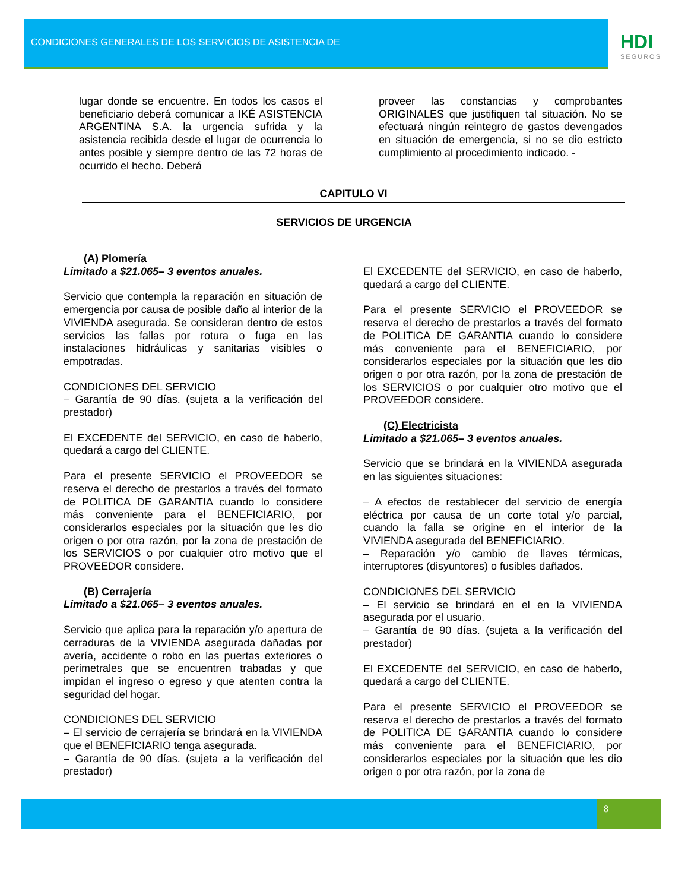CONDICIONES GENERALES DE LOS SERVICIOS DE ASISTENCIA DE
HDI
SEGUROS
lugar donde se encuentre. En todos los casos el beneficiario deberá comunicar a IKÉ ASISTENCIA ARGENTINA S.A. la urgencia sufrida y la asistencia recibida desde el lugar de ocurrencia lo antes posible y siempre dentro de las 72 horas de ocurrido el hecho. Deberá
proveer las constancias y comprobantes ORIGINALES que justifiquen tal situación. No se efectuará ningún reintegro de gastos devengados en situación de emergencia, si no se dio estricto cumplimiento al procedimiento indicado. -
CAPITULO VI
SERVICIOS DE URGENCIA
(A) Plomería
Limitado a $21.065– 3 eventos anuales.
Servicio que contempla la reparación en situación de emergencia por causa de posible daño al interior de la VIVIENDA asegurada. Se consideran dentro de estos servicios las fallas por rotura o fuga en las instalaciones hidráulicas y sanitarias visibles o empotradas.
CONDICIONES DEL SERVICIO
– Garantía de 90 días. (sujeta a la verificación del prestador)
El EXCEDENTE del SERVICIO, en caso de haberlo, quedará a cargo del CLIENTE.
Para el presente SERVICIO el PROVEEDOR se reserva el derecho de prestarlos a través del formato de POLITICA DE GARANTIA cuando lo considere más conveniente para el BENEFICIARIO, por considerarlos especiales por la situación que les dio origen o por otra razón, por la zona de prestación de los SERVICIOS o por cualquier otro motivo que el PROVEEDOR considere.
(B) Cerrajería
Limitado a $21.065– 3 eventos anuales.
Servicio que aplica para la reparación y/o apertura de cerraduras de la VIVIENDA asegurada dañadas por avería, accidente o robo en las puertas exteriores o perimetrales que se encuentren trabadas y que impidan el ingreso o egreso y que atenten contra la seguridad del hogar.
CONDICIONES DEL SERVICIO
– El servicio de cerrajería se brindará en la VIVIENDA que el BENEFICIARIO tenga asegurada.
– Garantía de 90 días. (sujeta a la verificación del prestador)
El EXCEDENTE del SERVICIO, en caso de haberlo, quedará a cargo del CLIENTE.
Para el presente SERVICIO el PROVEEDOR se reserva el derecho de prestarlos a través del formato de POLITICA DE GARANTIA cuando lo considere más conveniente para el BENEFICIARIO, por considerarlos especiales por la situación que les dio origen o por otra razón, por la zona de prestación de los SERVICIOS o por cualquier otro motivo que el PROVEEDOR considere.
(C) Electricista
Limitado a $21.065– 3 eventos anuales.
Servicio que se brindará en la VIVIENDA asegurada en las siguientes situaciones:
– A efectos de restablecer del servicio de energía eléctrica por causa de un corte total y/o parcial, cuando la falla se origine en el interior de la VIVIENDA asegurada del BENEFICIARIO.
– Reparación y/o cambio de llaves térmicas, interruptores (disyuntores) o fusibles dañados.
CONDICIONES DEL SERVICIO
– El servicio se brindará en el en la VIVIENDA asegurada por el usuario.
– Garantía de 90 días. (sujeta a la verificación del prestador)
El EXCEDENTE del SERVICIO, en caso de haberlo, quedará a cargo del CLIENTE.
Para el presente SERVICIO el PROVEEDOR se reserva el derecho de prestarlos a través del formato de POLITICA DE GARANTIA cuando lo considere más conveniente para el BENEFICIARIO, por considerarlos especiales por la situación que les dio origen o por otra razón, por la zona de
8